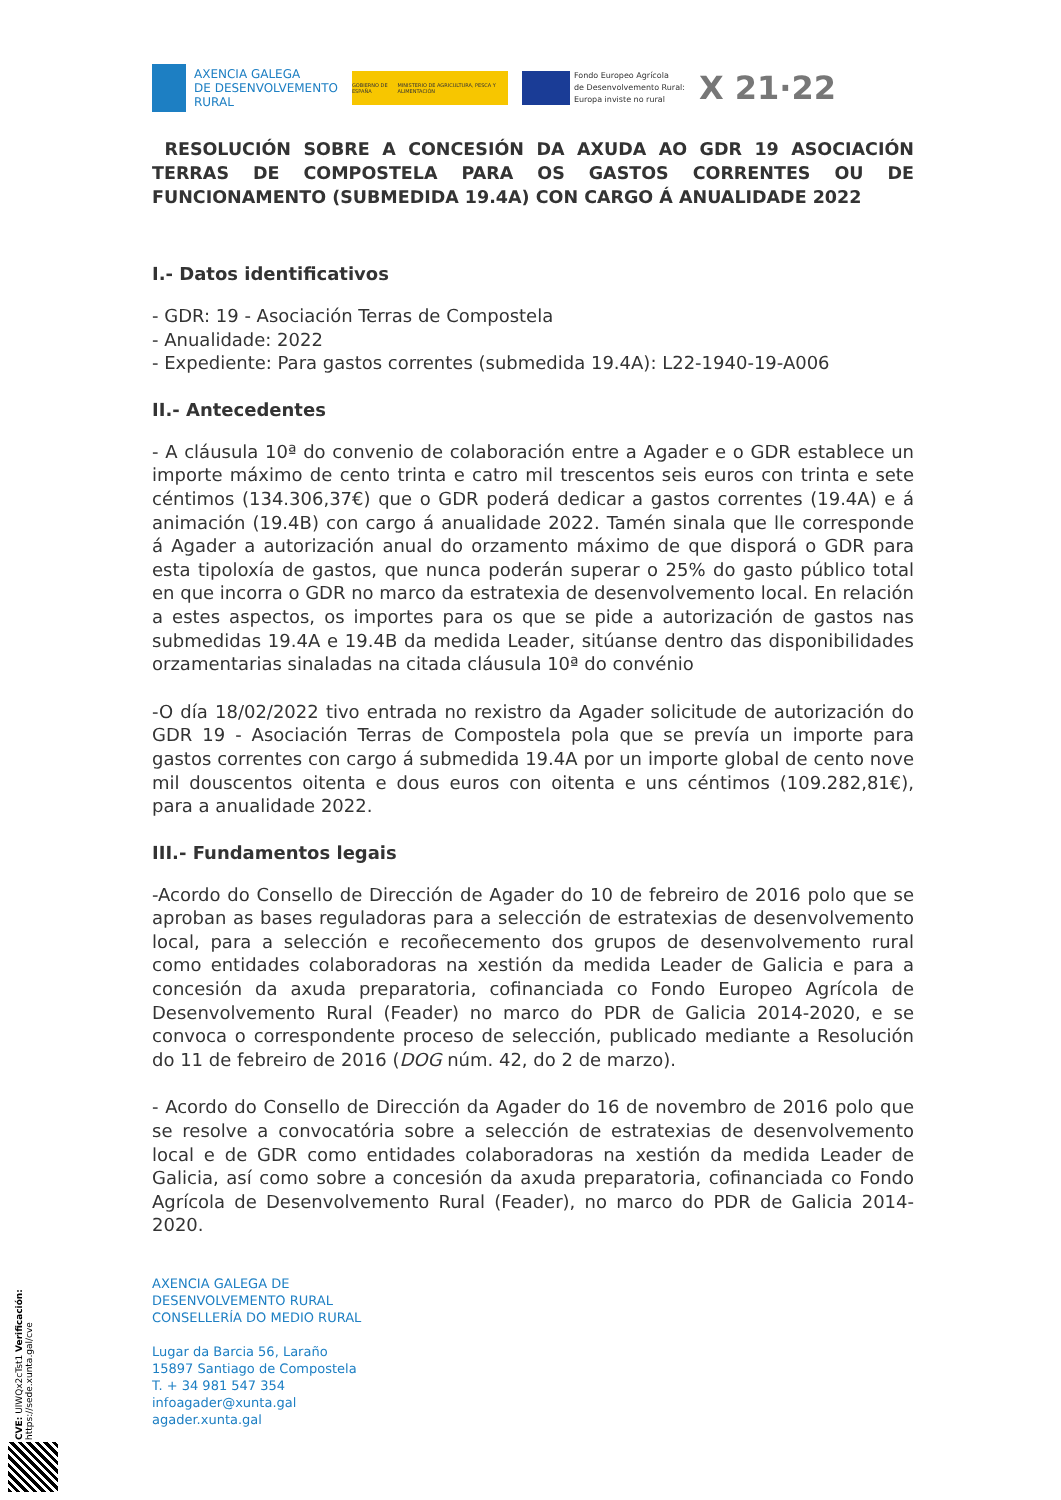AXENCIA GALEGA
DE DESENVOLVEMENTO
RURAL
GOBIERNO DE ESPAÑA MINISTERIO DE AGRICULTURA, PESCA Y ALIMENTACIÓN
Fondo Europeo Agrícola
de Desenvolvemento Rural:
Europa inviste no rural
X 21·22
RESOLUCIÓN SOBRE A CONCESIÓN DA AXUDA AO GDR 19 ASOCIACIÓN TERRAS DE COMPOSTELA PARA OS GASTOS CORRENTES OU DE FUNCIONAMENTO (SUBMEDIDA 19.4A) CON CARGO Á ANUALIDADE 2022
I.- Datos identificativos
- GDR: 19 - Asociación Terras de Compostela
- Anualidade: 2022
- Expediente: Para gastos correntes (submedida 19.4A): L22-1940-19-A006
II.- Antecedentes
- A cláusula 10ª do convenio de colaboración entre a Agader e o GDR establece un importe máximo de cento trinta e catro mil trescentos seis euros con trinta e sete céntimos (134.306,37€) que o GDR poderá dedicar a gastos correntes (19.4A) e á animación (19.4B) con cargo á anualidade 2022. Tamén sinala que lle corresponde á Agader a autorización anual do orzamento máximo de que disporá o GDR para esta tipoloxía de gastos, que nunca poderán superar o 25% do gasto público total en que incorra o GDR no marco da estratexia de desenvolvemento local. En relación a estes aspectos, os importes para os que se pide a autorización de gastos nas submedidas 19.4A e 19.4B da medida Leader, sitúanse dentro das disponibilidades orzamentarias sinaladas na citada cláusula 10ª do convénio
-O día 18/02/2022 tivo entrada no rexistro da Agader solicitude de autorización do GDR 19 - Asociación Terras de Compostela pola que se prevía un importe para gastos correntes con cargo á submedida 19.4A por un importe global de cento nove mil douscentos oitenta e dous euros con oitenta e uns céntimos (109.282,81€), para a anualidade 2022.
III.- Fundamentos legais
-Acordo do Consello de Dirección de Agader do 10 de febreiro de 2016 polo que se aproban as bases reguladoras para a selección de estratexias de desenvolvemento local, para a selección e recoñecemento dos grupos de desenvolvemento rural como entidades colaboradoras na xestión da medida Leader de Galicia e para a concesión da axuda preparatoria, cofinanciada co Fondo Europeo Agrícola de Desenvolvemento Rural (Feader) no marco do PDR de Galicia 2014-2020, e se convoca o correspondente proceso de selección, publicado mediante a Resolución do 11 de febreiro de 2016 (DOG núm. 42, do 2 de marzo).
- Acordo do Consello de Dirección da Agader do 16 de novembro de 2016 polo que se resolve a convocatória sobre a selección de estratexias de desenvolvemento local e de GDR como entidades colaboradoras na xestión da medida Leader de Galicia, así como sobre a concesión da axuda preparatoria, cofinanciada co Fondo Agrícola de Desenvolvemento Rural (Feader), no marco do PDR de Galicia 2014-2020.
AXENCIA GALEGA DE
DESENVOLVEMENTO RURAL
CONSELLERÍA DO MEDIO RURAL
Lugar da Barcia 56, Laraño
15897 Santiago de Compostela
T. + 34 981 547 354
infoagader@xunta.gal
agader.xunta.gal
CVE: UlWQx2cTst1 Verificación: https://sede.xunta.gal/cve